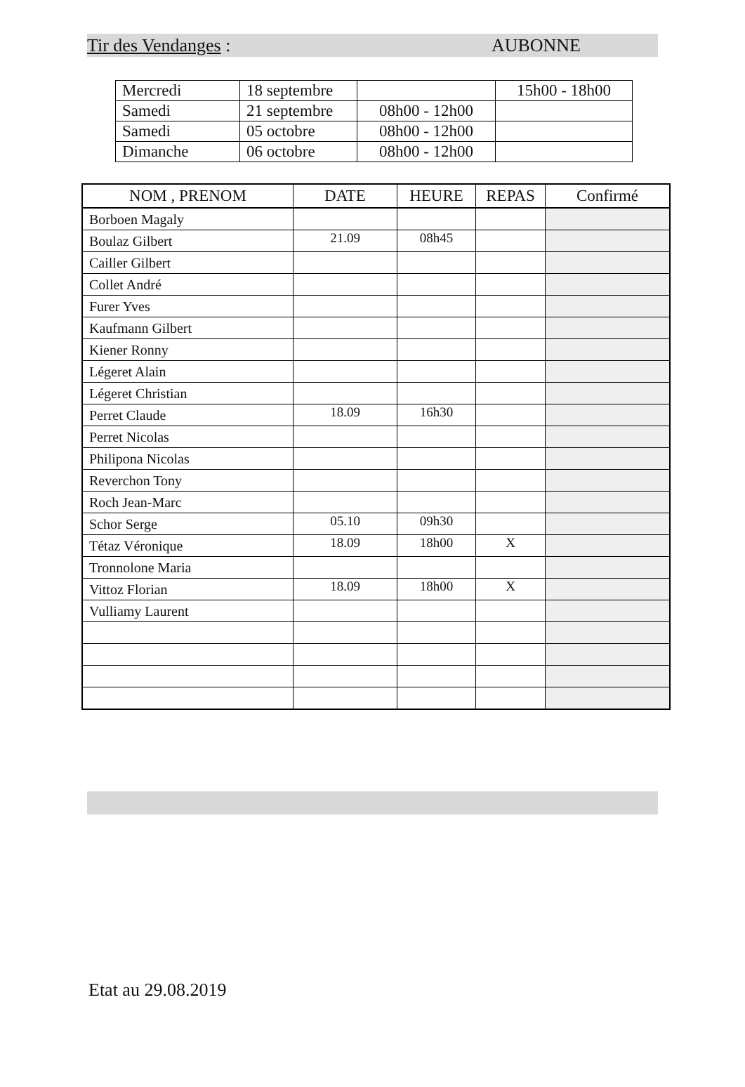Tir des Vendanges : AUBONNE
| Mercredi | 18 septembre | | 15h00 - 18h00 |
| Samedi | 21 septembre | 08h00 - 12h00 | |
| Samedi | 05 octobre | 08h00 - 12h00 | |
| Dimanche | 06 octobre | 08h00 - 12h00 | |
| NOM , PRENOM | DATE | HEURE | REPAS | Confirmé |
| --- | --- | --- | --- | --- |
| Borboen Magaly | | | | |
| Boulaz Gilbert | 21.09 | 08h45 | | |
| Cailler Gilbert | | | | |
| Collet André | | | | |
| Furer Yves | | | | |
| Kaufmann Gilbert | | | | |
| Kiener Ronny | | | | |
| Légeret Alain | | | | |
| Légeret Christian | | | | |
| Perret Claude | 18.09 | 16h30 | | |
| Perret Nicolas | | | | |
| Philipona Nicolas | | | | |
| Reverchon Tony | | | | |
| Roch Jean-Marc | | | | |
| Schor Serge | 05.10 | 09h30 | | |
| Tétaz Véronique | 18.09 | 18h00 | X | |
| Tronnolone Maria | | | | |
| Vittoz Florian | 18.09 | 18h00 | X | |
| Vulliamy Laurent | | | | |
Etat au 29.08.2019